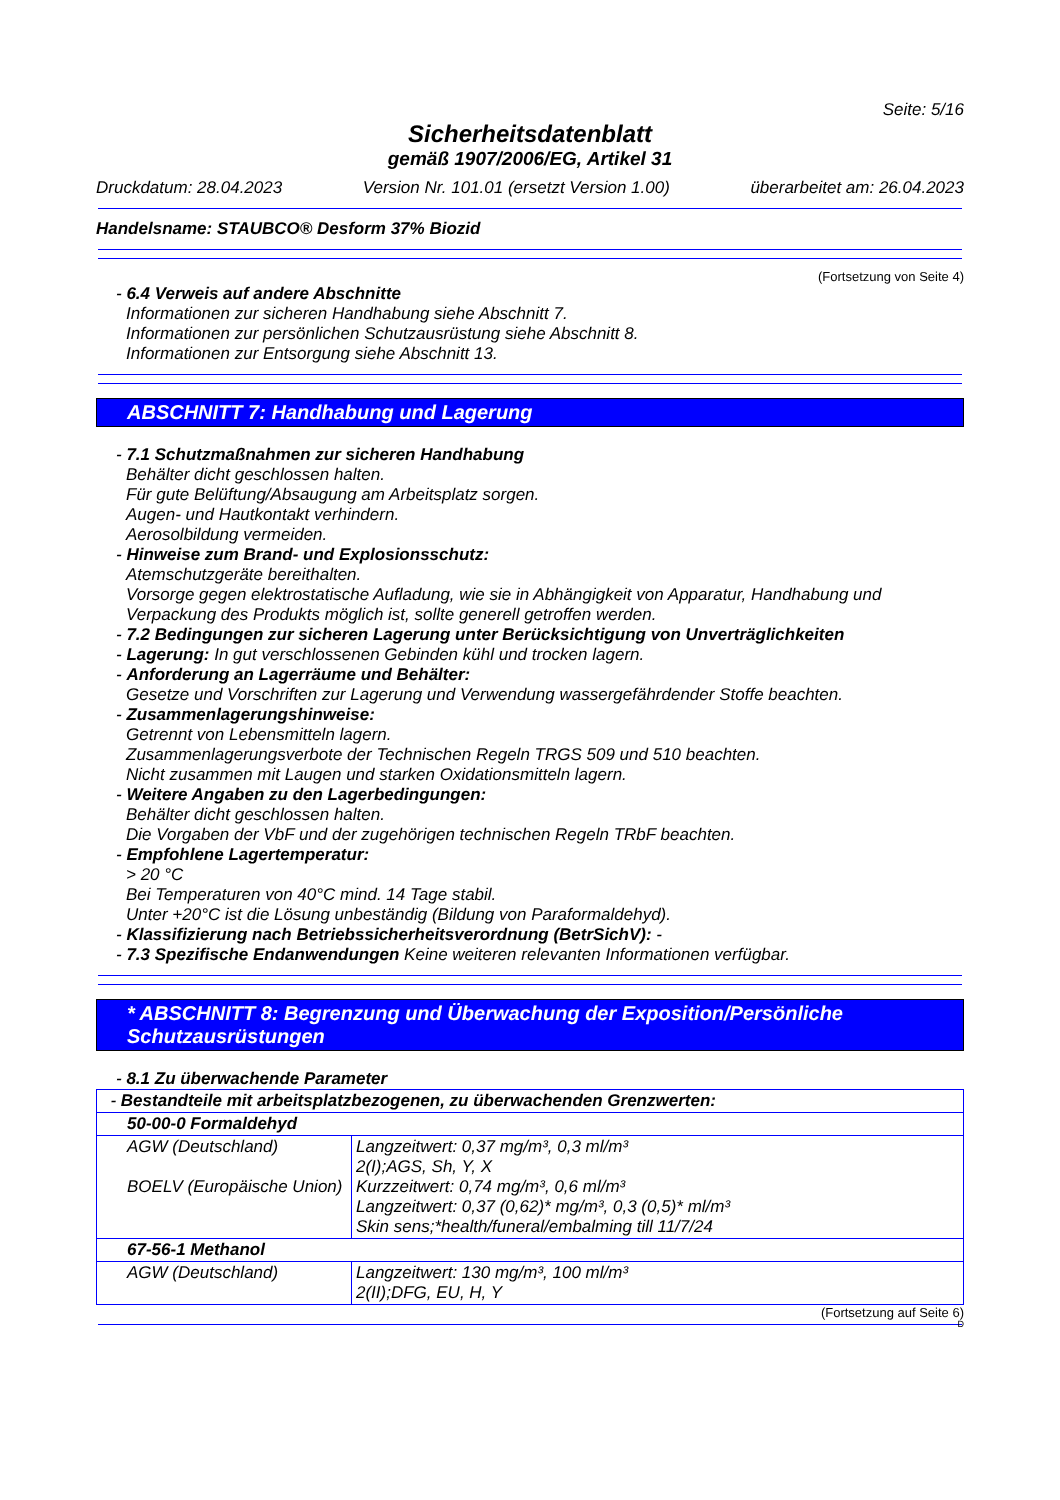Seite: 5/16
Sicherheitsdatenblatt
gemäß 1907/2006/EG, Artikel 31
Druckdatum: 28.04.2023 Version Nr. 101.01 (ersetzt Version 1.00) überarbeitet am: 26.04.2023
Handelsname: STAUBCO® Desform 37% Biozid
(Fortsetzung von Seite 4)
- 6.4 Verweis auf andere Abschnitte
Informationen zur sicheren Handhabung siehe Abschnitt 7.
Informationen zur persönlichen Schutzausrüstung siehe Abschnitt 8.
Informationen zur Entsorgung siehe Abschnitt 13.
ABSCHNITT 7: Handhabung und Lagerung
- 7.1 Schutzmaßnahmen zur sicheren Handhabung
Behälter dicht geschlossen halten.
Für gute Belüftung/Absaugung am Arbeitsplatz sorgen.
Augen- und Hautkontakt verhindern.
Aerosolbildung vermeiden.
- Hinweise zum Brand- und Explosionsschutz:
Atemschutzgeräte bereithalten.
Vorsorge gegen elektrostatische Aufladung, wie sie in Abhängigkeit von Apparatur, Handhabung und Verpackung des Produkts möglich ist, sollte generell getroffen werden.
- 7.2 Bedingungen zur sicheren Lagerung unter Berücksichtigung von Unverträglichkeiten
- Lagerung: In gut verschlossenen Gebinden kühl und trocken lagern.
- Anforderung an Lagerräume und Behälter:
Gesetze und Vorschriften zur Lagerung und Verwendung wassergefährdender Stoffe beachten.
- Zusammenlagerungshinweise:
Getrennt von Lebensmitteln lagern.
Zusammenlagerungsverbote der Technischen Regeln TRGS 509 und 510 beachten.
Nicht zusammen mit Laugen und starken Oxidationsmitteln lagern.
- Weitere Angaben zu den Lagerbedingungen:
Behälter dicht geschlossen halten.
Die Vorgaben der VbF und der zugehörigen technischen Regeln TRbF beachten.
- Empfohlene Lagertemperatur:
> 20 °C
Bei Temperaturen von 40°C mind. 14 Tage stabil.
Unter +20°C ist die Lösung unbeständig (Bildung von Paraformaldehyd).
- Klassifizierung nach Betriebssicherheitsverordnung (BetrSichV): -
- 7.3 Spezifische Endanwendungen Keine weiteren relevanten Informationen verfügbar.
* ABSCHNITT 8: Begrenzung und Überwachung der Exposition/Persönliche Schutzausrüstungen
- 8.1 Zu überwachende Parameter
| - Bestandteile mit arbeitsplatzbezogenen, zu überwachenden Grenzwerten: | |
| 50-00-0 Formaldehyd | |
| AGW (Deutschland) BOELV (Europäische Union) | Langzeitwert: 0,37 mg/m³, 0,3 ml/m³ 2(I);AGS, Sh, Y, X Kurzzeitwert: 0,74 mg/m³, 0,6 ml/m³ Langzeitwert: 0,37 (0,62)* mg/m³, 0,3 (0,5)* ml/m³ Skin sens;*health/funeral/embalming till 11/7/24 |
| 67-56-1 Methanol | |
| AGW (Deutschland) | Langzeitwert: 130 mg/m³, 100 ml/m³ 2(II);DFG, EU, H, Y |
(Fortsetzung auf Seite 6)
D